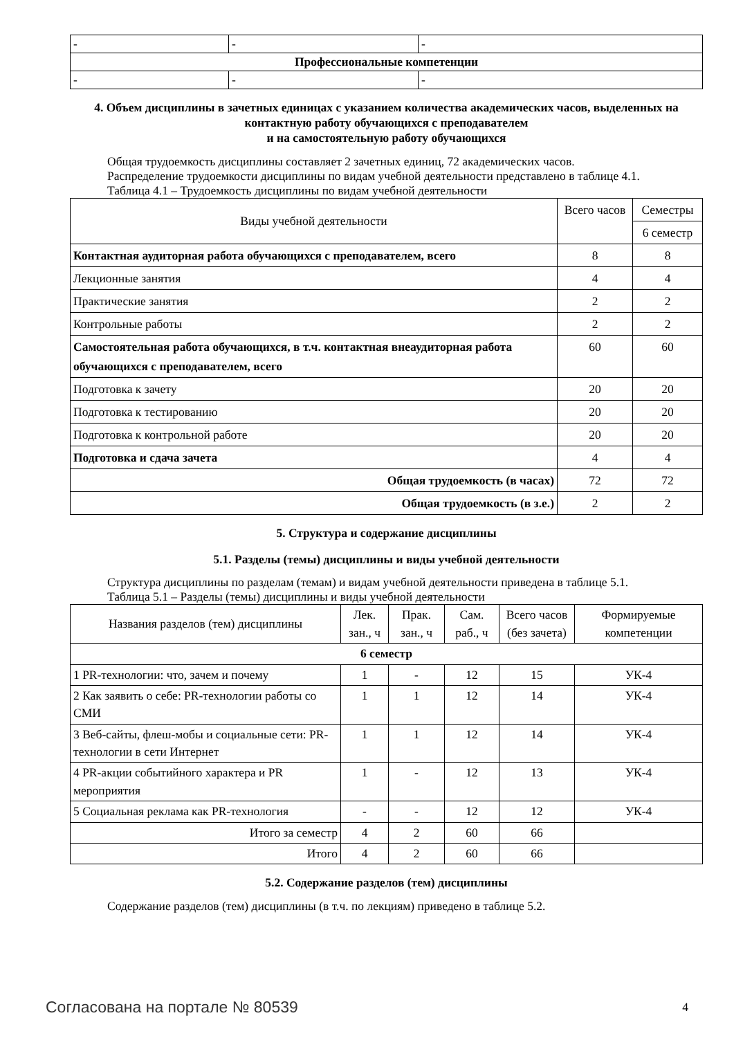| - | - | - |
| Профессиональные компетенции | | |
| - | - | - |
4. Объем дисциплины в зачетных единицах с указанием количества академических часов, выделенных на контактную работу обучающихся с преподавателем
и на самостоятельную работу обучающихся
Общая трудоемкость дисциплины составляет 2 зачетных единиц, 72 академических часов.
Распределение трудоемкости дисциплины по видам учебной деятельности представлено в таблице 4.1.
Таблица 4.1 – Трудоемкость дисциплины по видам учебной деятельности
| Виды учебной деятельности | Всего часов | Семестры |
| | | 6 семестр |
| Контактная аудиторная работа обучающихся с преподавателем, всего | 8 | 8 |
| Лекционные занятия | 4 | 4 |
| Практические занятия | 2 | 2 |
| Контрольные работы | 2 | 2 |
| Самостоятельная работа обучающихся, в т.ч. контактная внеаудиторная работа обучающихся с преподавателем, всего | 60 | 60 |
| Подготовка к зачету | 20 | 20 |
| Подготовка к тестированию | 20 | 20 |
| Подготовка к контрольной работе | 20 | 20 |
| Подготовка и сдача зачета | 4 | 4 |
| Общая трудоемкость (в часах) | 72 | 72 |
| Общая трудоемкость (в з.е.) | 2 | 2 |
5. Структура и содержание дисциплины
5.1. Разделы (темы) дисциплины и виды учебной деятельности
Структура дисциплины по разделам (темам) и видам учебной деятельности приведена в таблице 5.1.
Таблица 5.1 – Разделы (темы) дисциплины и виды учебной деятельности
| Названия разделов (тем) дисциплины | Лек. зан., ч | Прак. зан., ч | Сам. раб., ч | Всего часов (без зачета) | Формируемые компетенции |
| 6 семестр | | | | | |
| 1 PR-технологии: что, зачем и почему | 1 | - | 12 | 15 | УК-4 |
| 2 Как заявить о себе: PR-технологии работы со СМИ | 1 | 1 | 12 | 14 | УК-4 |
| 3 Веб-сайты, флеш-мобы и социальные сети: PR-технологии в сети Интернет | 1 | 1 | 12 | 14 | УК-4 |
| 4 PR-акции событийного характера и PR мероприятия | 1 | - | 12 | 13 | УК-4 |
| 5 Социальная реклама как PR-технология | - | - | 12 | 12 | УК-4 |
| Итого за семестр | 4 | 2 | 60 | 66 | |
| Итого | 4 | 2 | 60 | 66 | |
5.2. Содержание разделов (тем) дисциплины
Содержание разделов (тем) дисциплины (в т.ч. по лекциям) приведено в таблице 5.2.
Согласована на портале № 80539 4